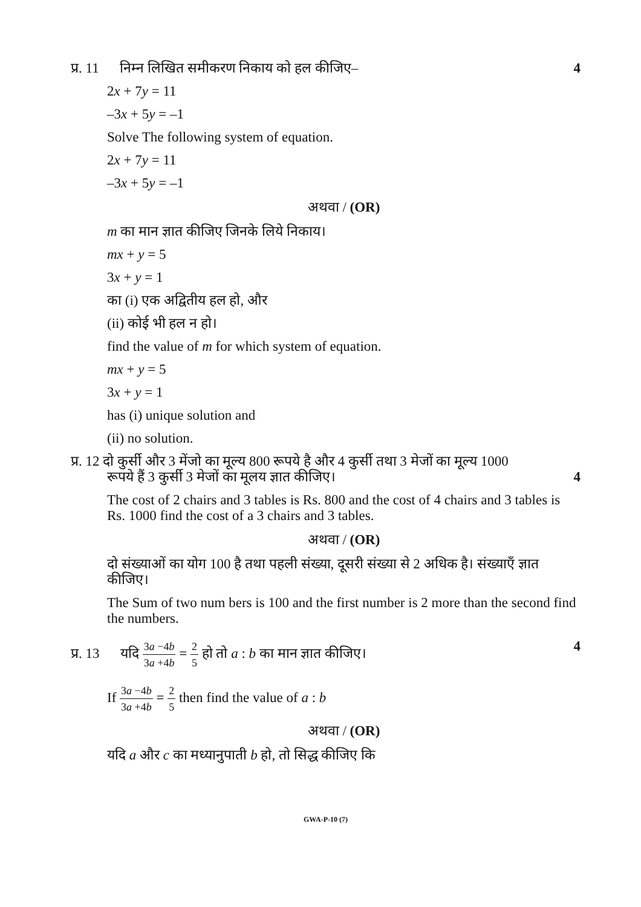4 प्र. 11 निम्न लिखित समीकरण निकाय को हल कीजिए–
2x + 7y = 11
–3x + 5y = –1
Solve The following system of equation.
2x + 7y = 11
–3x + 5y = –1
अथवा / (OR)
m का मान ज्ञात कीजिए जिनके लिये निकाय।
mx + y = 5
3x + y = 1
का (i) एक अद्वितीय हल हो, और
(ii) कोई भी हल न हो।
find the value of m for which system of equation.
mx + y = 5
3x + y = 1
has (i) unique solution and
(ii) no solution.
प्र. 12 दो कुर्सी और 3 मेंजो का मूल्य 800 रूपये है और 4 कुर्सी तथा 3 मेजों का मूल्य 1000
रूपये हैं 3 कुर्सी 3 मेजों का मूलय ज्ञात कीजिए। 4
The cost of 2 chairs and 3 tables is Rs. 800 and the cost of 4 chairs and 3 tables is Rs. 1000 find the cost of a 3 chairs and 3 tables.
अथवा / (OR)
दो संख्याओं का योग 100 है तथा पहली संख्या, दूसरी संख्या से 2 अधिक है। संख्याएँ ज्ञात कीजिए।
The Sum of two num bers is 100 and the first number is 2 more than the second find the numbers.
4 प्र. 13 यदि 3a −4b 3a +4b = 2 5 हो तो a : b का मान ज्ञात कीजिए।
If 3a −4b 3a +4b = 2 5 then find the value of a : b
अथवा / (OR)
यदि a और c का मध्यानुपाती b हो, तो सिद्ध कीजिए कि
GWA-P-10 (7)